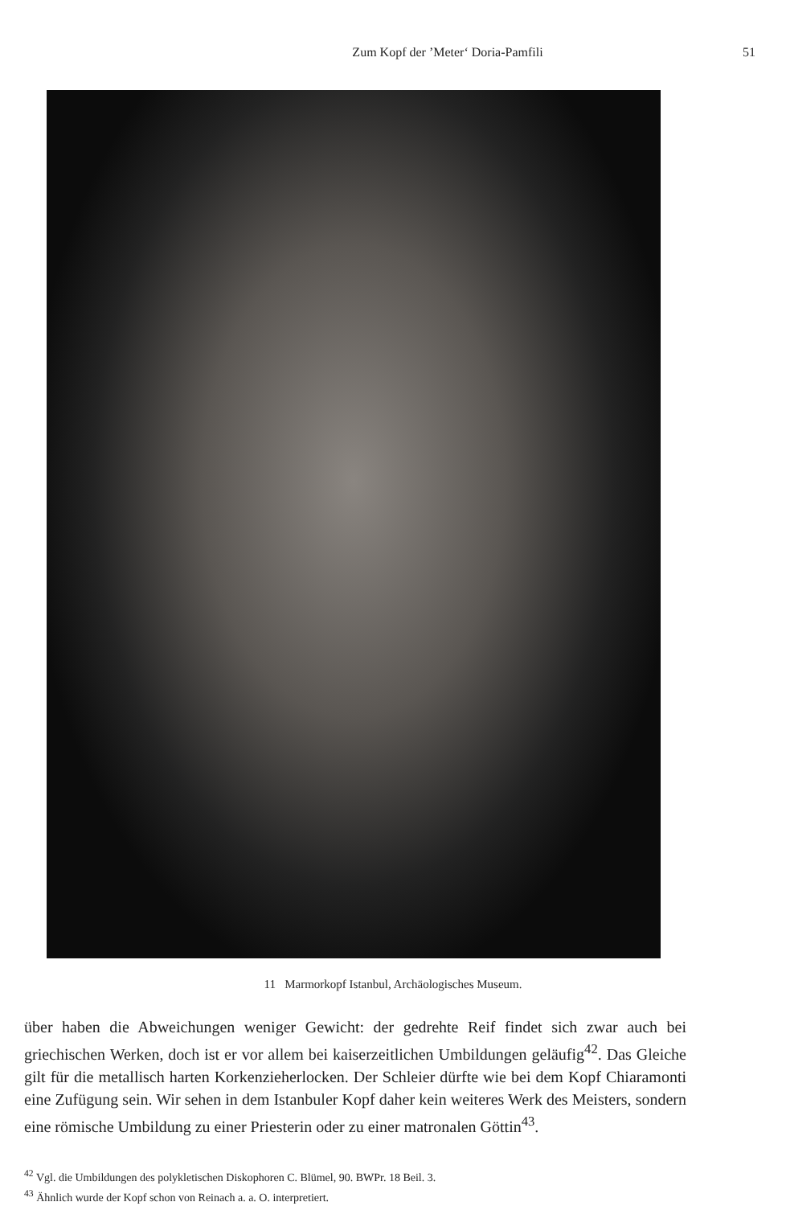Zum Kopf der ’Meter‘ Doria-Pamfili 51
11 Marmorkopf Istanbul, Archäologisches Museum.
über haben die Abweichungen weniger Gewicht: der gedrehte Reif findet sich zwar auch bei griechischen Werken, doch ist er vor allem bei kaiserzeitlichen Umbildungen geläufig<sup>42</sup>. Das Gleiche gilt für die metallisch harten Korkenzieherlocken. Der Schleier dürfte wie bei dem Kopf Chiaramonti eine Zufügung sein. Wir sehen in dem Istanbuler Kopf daher kein weiteres Werk des Meisters, sondern eine römische Umbildung zu einer Priesterin oder zu einer matronalen Göttin<sup>43</sup>.
<sup>42</sup> Vgl. die Umbildungen des polykletischen Diskophoren C. Blümel, 90. BWPr. 18 Beil. 3.
<sup>43</sup> Ähnlich wurde der Kopf schon von Reinach a. a. O. interpretiert.